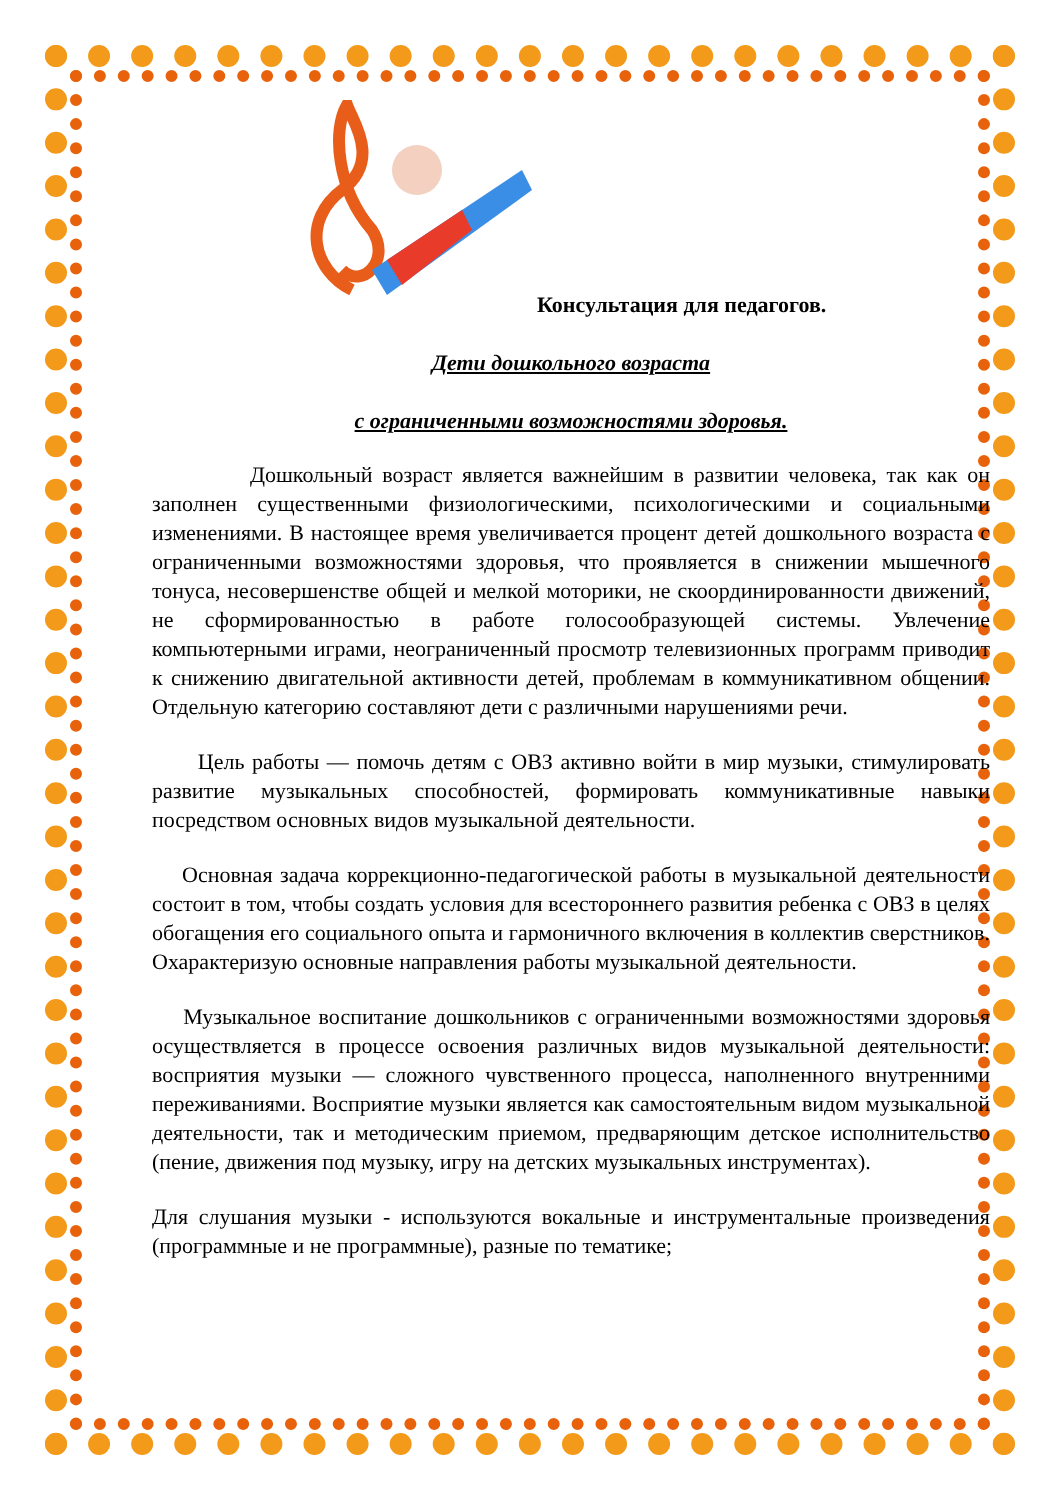Консультация для педагогов.
Дети дошкольного возраста
с ограниченными возможностями здоровья.
Дошкольный возраст является важнейшим в развитии человека, так как он заполнен существенными физиологическими, психологическими и социальными изменениями. В настоящее время увеличивается процент детей дошкольного возраста с ограниченными возможностями здоровья, что проявляется в снижении мышечного тонуса, несовершенстве общей и мелкой моторики, не скоординированности движений, не сформированностью в работе голосообразующей системы. Увлечение компьютерными играми, неограниченный просмотр телевизионных программ приводит к снижению двигательной активности детей, проблемам в коммуникативном общении. Отдельную категорию составляют дети с различными нарушениями речи.
Цель работы — помочь детям с ОВЗ активно войти в мир музыки, стимулировать развитие музыкальных способностей, формировать коммуникативные навыки посредством основных видов музыкальной деятельности.
Основная задача коррекционно-педагогической работы в музыкальной деятельности состоит в том, чтобы создать условия для всестороннего развития ребенка с ОВЗ в целях обогащения его социального опыта и гармоничного включения в коллектив сверстников. Охарактеризую основные направления работы музыкальной деятельности.
Музыкальное воспитание дошкольников с ограниченными возможностями здоровья осуществляется в процессе освоения различных видов музыкальной деятельности: восприятия музыки — сложного чувственного процесса, наполненного внутренними переживаниями. Восприятие музыки является как самостоятельным видом музыкальной деятельности, так и методическим приемом, предваряющим детское исполнительство (пение, движения под музыку, игру на детских музыкальных инструментах).
Для слушания музыки - используются вокальные и инструментальные произведения (программные и не программные), разные по тематике;